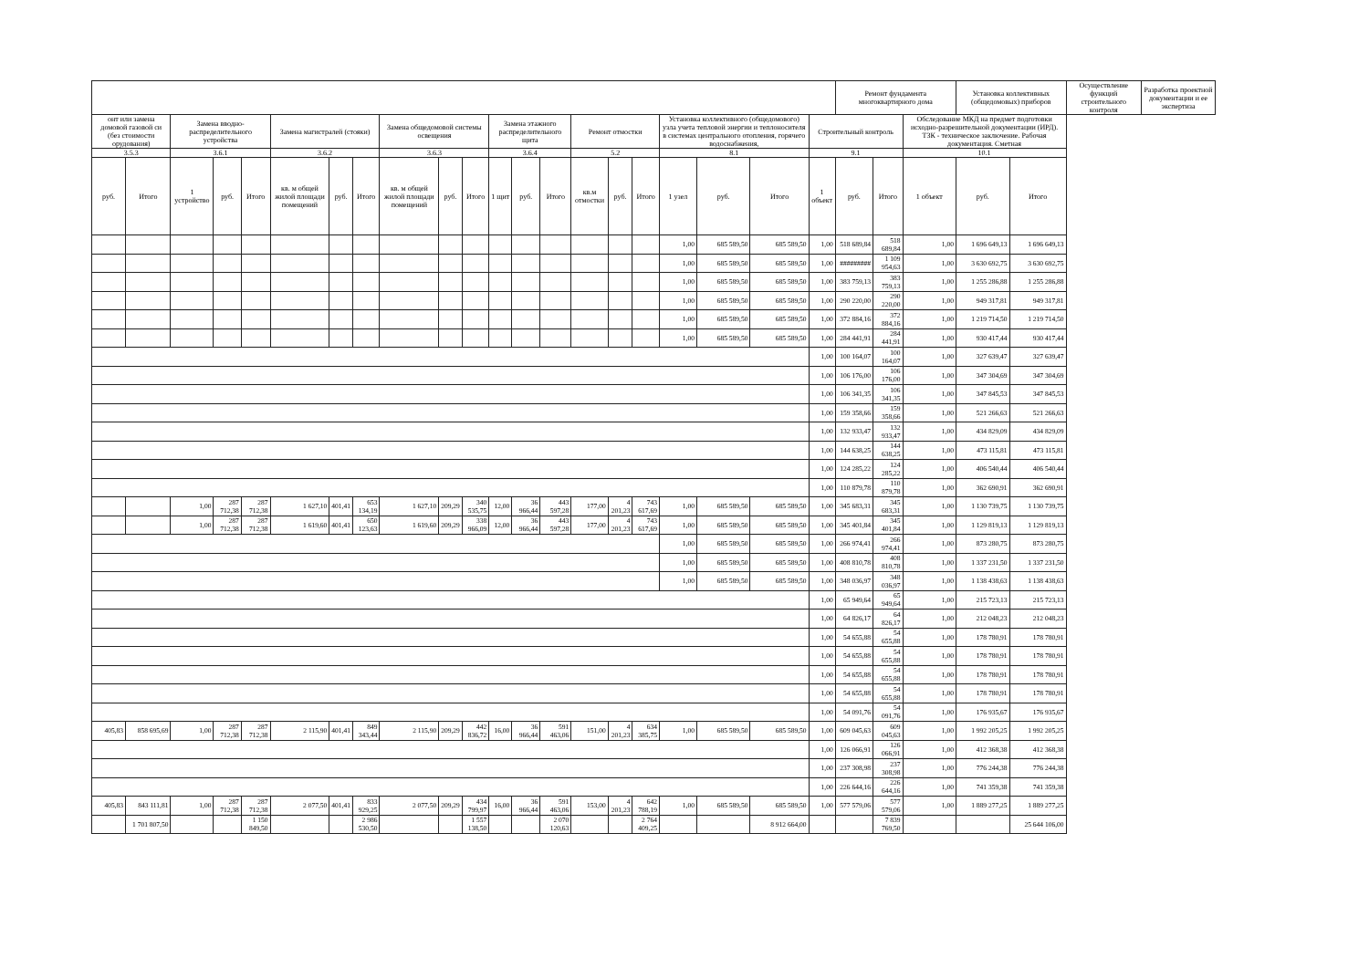| | | | | | | | | | | | | | | | | | | | | | Ремонт фундамента многоквартирного дома | | | Установка коллективных (общедомовых) приборов | | Осуществление функций строительного контроля | Разработка проектной документации и ее экспертиза |
| --- | --- | --- | --- | --- | --- | --- | --- | --- | --- | --- | --- | --- | --- | --- | --- | --- | --- | --- | --- | --- | --- | --- | --- | --- | --- | --- | --- |
| онт или замена домовой газовой си (без стоимости орудования) | | Замена вводно-распределительного устройства | | | Замена магистралей (стояки) | | | Замена общедомовой системы освещения | | | Замена этажного распределительного щита | | | Ремонт отмостки | | | Установка коллективного (общедомового) узла учета тепловой энергии и теплоносителя в системах центрального отопления, горячего водоснабжения, | | | Строительный контроль | | | Обследование МКД на предмет подготовки исходно-разрешительной документации (ИРД). ТЗК - техническое заключение. Рабочая документация. Сметная | | | | |
| 3.5.3 | | 3.6.1 | | | 3.6.2 | | | 3.6.3 | | | 3.6.4 | | | 5.2 | | | 8.1 | | | 9.1 | | | 10.1 | | | | |
| руб. | Итого | 1 устройство | руб. | Итого | кв. м общей жилой площади помещений | руб. | Итого | кв. м общей жилой площади помещений | руб. | Итого | 1 щит | руб. | Итого | кв.м отмостки | руб. | Итого | 1 узел | руб. | Итого | 1 объект | руб. | Итого | 1 объект | руб. | Итого | | |
| | | | | | | | | | | | | | | | | | 1,00 | 685 589,50 | 685 589,50 | 1,00 | 518 689,84 | 518 689,84 | 1,00 | 1 696 649,13 | 1 696 649,13 | | |
| | | | | | | | | | | | | | | | | | 1,00 | 685 589,50 | 685 589,50 | 1,00 | ######### | 1 109 954,63 | 1,00 | 3 630 692,75 | 3 630 692,75 | | |
| | | | | | | | | | | | | | | | | | 1,00 | 685 589,50 | 685 589,50 | 1,00 | 383 759,13 | 383 759,13 | 1,00 | 1 255 286,88 | 1 255 286,88 | | |
| | | | | | | | | | | | | | | | | | 1,00 | 685 589,50 | 685 589,50 | 1,00 | 290 220,00 | 290 220,00 | 1,00 | 949 317,81 | 949 317,81 | | |
| | | | | | | | | | | | | | | | | | 1,00 | 685 589,50 | 685 589,50 | 1,00 | 372 884,16 | 372 884,16 | 1,00 | 1 219 714,50 | 1 219 714,50 | | |
| | | | | | | | | | | | | | | | | | 1,00 | 685 589,50 | 685 589,50 | 1,00 | 284 441,91 | 284 441,91 | 1,00 | 930 417,44 | 930 417,44 | | |
| | | | | | | | | | | | | | | | | | | | | 1,00 | 100 164,07 | 100 164,07 | 1,00 | 327 639,47 | 327 639,47 | | |
| | | | | | | | | | | | | | | | | | | | | 1,00 | 106 176,00 | 106 176,00 | 1,00 | 347 304,69 | 347 304,69 | | |
| | | | | | | | | | | | | | | | | | | | | 1,00 | 106 341,35 | 106 341,35 | 1,00 | 347 845,53 | 347 845,53 | | |
| | | | | | | | | | | | | | | | | | | | | 1,00 | 159 358,66 | 159 358,66 | 1,00 | 521 266,63 | 521 266,63 | | |
| | | | | | | | | | | | | | | | | | | | | 1,00 | 132 933,47 | 132 933,47 | 1,00 | 434 829,09 | 434 829,09 | | |
| | | | | | | | | | | | | | | | | | | | | 1,00 | 144 638,25 | 144 638,25 | 1,00 | 473 115,81 | 473 115,81 | | |
| | | | | | | | | | | | | | | | | | | | | 1,00 | 124 285,22 | 124 285,22 | 1,00 | 406 540,44 | 406 540,44 | | |
| | | | | | | | | | | | | | | | | | | | | 1,00 | 110 879,78 | 110 879,78 | 1,00 | 362 690,91 | 362 690,91 | | |
| | | 1,00 | 287 712,38 | 287 712,38 | 1 627,10 | 401,41 | 653 134,19 | 1 627,10 | 209,29 | 340 535,75 | 12,00 | 36 966,44 | 443 597,28 | 177,00 | 4 201,23 | 743 617,69 | 1,00 | 685 589,50 | 685 589,50 | 1,00 | 345 683,31 | 345 683,31 | 1,00 | 1 130 739,75 | 1 130 739,75 | | |
| | | 1,00 | 287 712,38 | 287 712,38 | 1 619,60 | 401,41 | 650 123,63 | 1 619,60 | 209,29 | 338 966,09 | 12,00 | 36 966,44 | 443 597,28 | 177,00 | 4 201,23 | 743 617,69 | 1,00 | 685 589,50 | 685 589,50 | 1,00 | 345 401,84 | 345 401,84 | 1,00 | 1 129 819,13 | 1 129 819,13 | | |
| | | | | | | | | | | | | | | | | | 1,00 | 685 589,50 | 685 589,50 | 1,00 | 266 974,41 | 266 974,41 | 1,00 | 873 280,75 | 873 280,75 | | |
| | | | | | | | | | | | | | | | | | 1,00 | 685 589,50 | 685 589,50 | 1,00 | 408 810,78 | 408 810,78 | 1,00 | 1 337 231,50 | 1 337 231,50 | | |
| | | | | | | | | | | | | | | | | | 1,00 | 685 589,50 | 685 589,50 | 1,00 | 348 036,97 | 348 036,97 | 1,00 | 1 138 438,63 | 1 138 438,63 | | |
| | | | | | | | | | | | | | | | | | | | | 1,00 | 65 949,64 | 65 949,64 | 1,00 | 215 723,13 | 215 723,13 | | |
| | | | | | | | | | | | | | | | | | | | | 1,00 | 64 826,17 | 64 826,17 | 1,00 | 212 048,23 | 212 048,23 | | |
| | | | | | | | | | | | | | | | | | | | | 1,00 | 54 655,88 | 54 655,88 | 1,00 | 178 780,91 | 178 780,91 | | |
| | | | | | | | | | | | | | | | | | | | | 1,00 | 54 655,88 | 54 655,88 | 1,00 | 178 780,91 | 178 780,91 | | |
| | | | | | | | | | | | | | | | | | | | | 1,00 | 54 655,88 | 54 655,88 | 1,00 | 178 780,91 | 178 780,91 | | |
| | | | | | | | | | | | | | | | | | | | | 1,00 | 54 655,88 | 54 655,88 | 1,00 | 178 780,91 | 178 780,91 | | |
| | | | | | | | | | | | | | | | | | | | | 1,00 | 54 091,76 | 54 091,76 | 1,00 | 176 935,67 | 176 935,67 | | |
| 405,83 | 858 695,69 | 1,00 | 287 712,38 | 287 712,38 | 2 115,90 | 401,41 | 849 343,44 | 2 115,90 | 209,29 | 442 836,72 | 16,00 | 36 966,44 | 591 463,06 | 151,00 | 4 201,23 | 634 385,75 | 1,00 | 685 589,50 | 685 589,50 | 1,00 | 609 045,63 | 609 045,63 | 1,00 | 1 992 205,25 | 1 992 205,25 | | |
| | | | | | | | | | | | | | | | | | | | | 1,00 | 126 066,91 | 126 066,91 | 1,00 | 412 368,38 | 412 368,38 | | |
| | | | | | | | | | | | | | | | | | | | | 1,00 | 237 308,98 | 237 308,98 | 1,00 | 776 244,38 | 776 244,38 | | |
| | | | | | | | | | | | | | | | | | | | | 1,00 | 226 644,16 | 226 644,16 | 1,00 | 741 359,38 | 741 359,38 | | |
| 405,83 | 843 111,81 | 1,00 | 287 712,38 | 287 712,38 | 2 077,50 | 401,41 | 833 929,25 | 2 077,50 | 209,29 | 434 799,97 | 16,00 | 36 966,44 | 591 463,06 | 153,00 | 4 201,23 | 642 788,19 | 1,00 | 685 589,50 | 685 589,50 | 1,00 | 577 579,06 | 577 579,06 | 1,00 | 1 889 277,25 | 1 889 277,25 | | |
| | 1 701 807,50 | | | 1 150 849,50 | | | 2 986 530,50 | | | 1 557 138,50 | | | 2 070 120,63 | | | 2 764 409,25 | | | 8 912 664,00 | | | 7 839 769,50 | | | 25 644 106,00 | | |